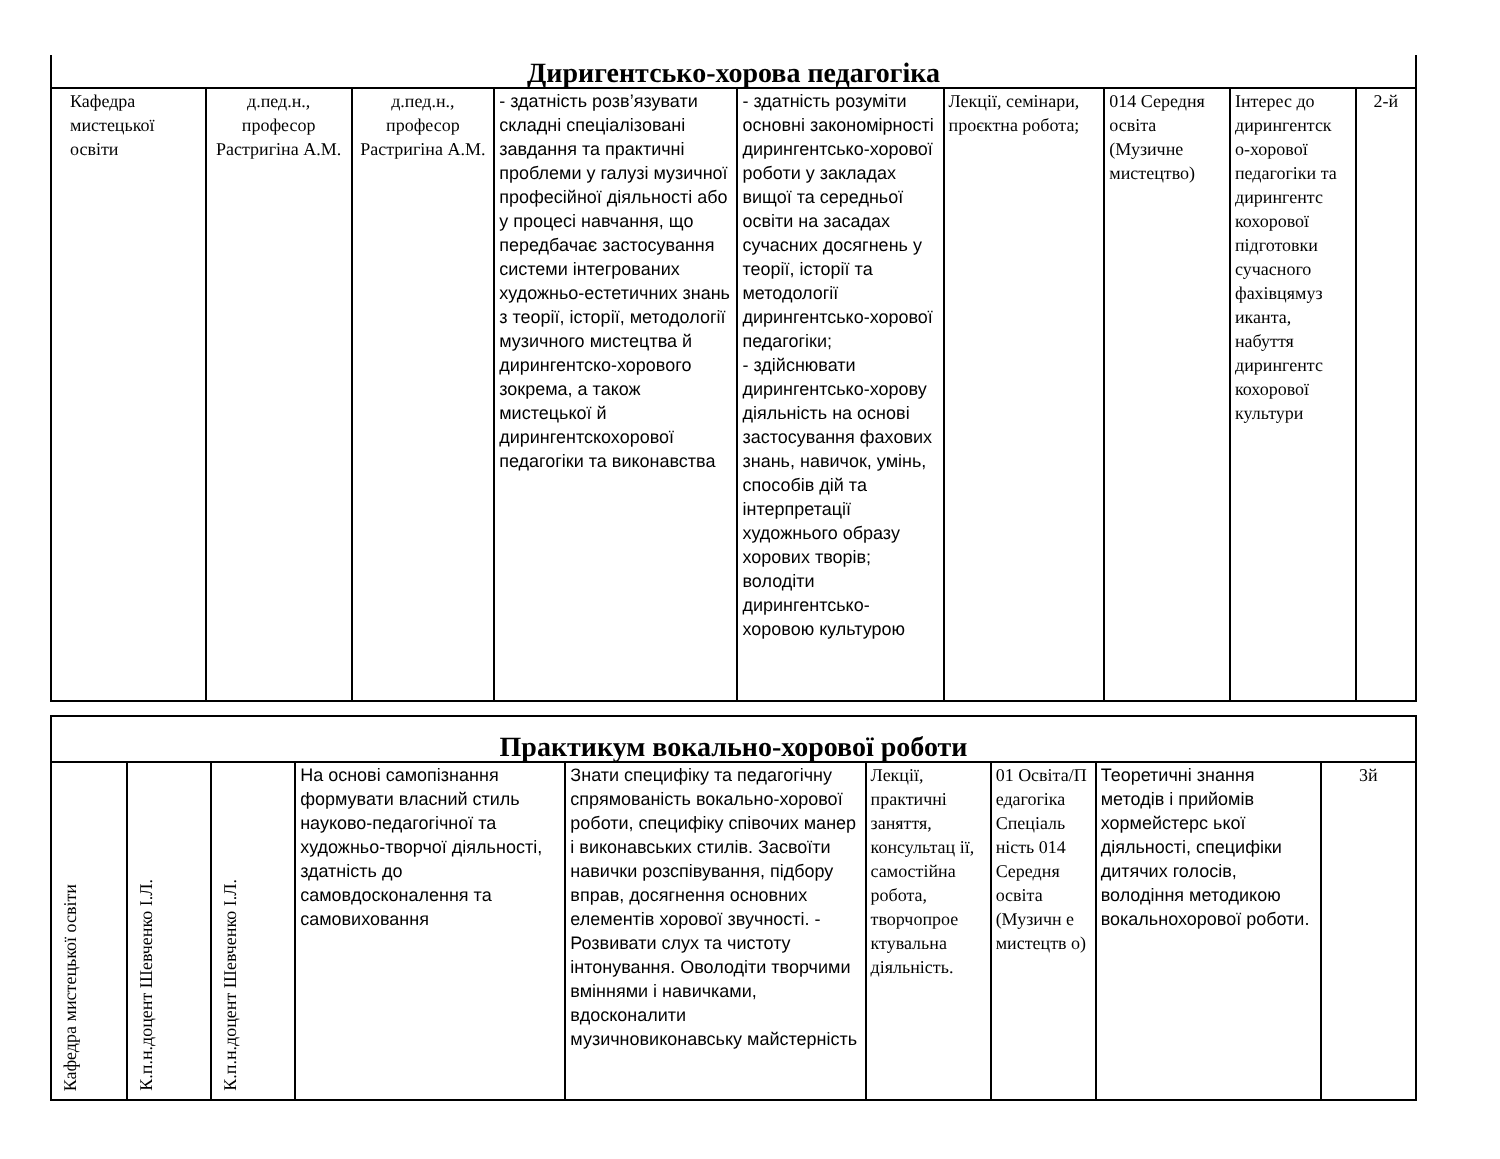| Диригентсько-хорова педагогіка | | | | | | | | |
| --- | --- | --- | --- | --- | --- | --- | --- | --- |
| Кафедра мистецької освіти | д.пед.н., професор Растригіна А.М. | д.пед.н., професор Растригіна А.М. | - здатність розв’язувати складні спеціалізовані завдання та практичні проблеми у галузі музичної професійної діяльності або у процесі навчання, що передбачає застосування системи інтегрованих художньо-естетичних знань з теорії, історії, методології музичного мистецтва й дирингентско-хорового зокрема, а також мистецької й дирингентскохорової педагогіки та виконавства | - здатність розуміти основні закономірності дирингентсько-хорової роботи у закладах вищої та середньої освіти на засадах сучасних досягнень у теорії, історії та методології дирингентсько-хорової педагогіки; - здійснювати дирингентсько-хорову діяльність на основі застосування фахових знань, навичок, умінь, способів дій та інтерпретації художнього образу хорових творів; володіти дирингентсько-хоровою культурою | Лекції, семінари, проєктна робота; | 014 Середня освіта (Музичне мистецтво) | Інтерес до дирингентск о-хорової педагогіки та дирингентс кохорової підготовки сучасного фахівцямуз иканта, набуття дирингентс кохорової культури | 2-й |
| Практикум вокально-хорової роботи | | | | | | | | |
| --- | --- | --- | --- | --- | --- | --- | --- | --- |
| Кафедра мистецької освіти | К.п.н.доцент Шевченко І.Л. | К.п.н.доцент Шевченко І.Л. | На основі самопізнання формувати власний стиль науково-педагогічної та художньо-творчої діяльності, здатність до самовдосконалення та самовиховання | Знати специфіку та педагогічну спрямованість вокально-хорової роботи, специфіку співочих манер і виконавських стилів. Засвоїти навички розспівування, підбору вправ, досягнення основних елементів хорової звучності. - Розвивати слух та чистоту інтонування. Оволодіти творчими вміннями і навичками, вдосконалити музичновиконавську майстерність | Лекції, практичні заняття, консультац ії, самостійна робота, творчопрое ктувальна діяльність. | 01 Освіта/П едагогіка Спеціаль ність 014 Середня освіта (Музичн е мистецтв о) | Теоретичні знання методів і прийомів хормейстерс ької діяльності, специфіки дитячих голосів, володіння методикою вокальнохорової роботи. | 3й |